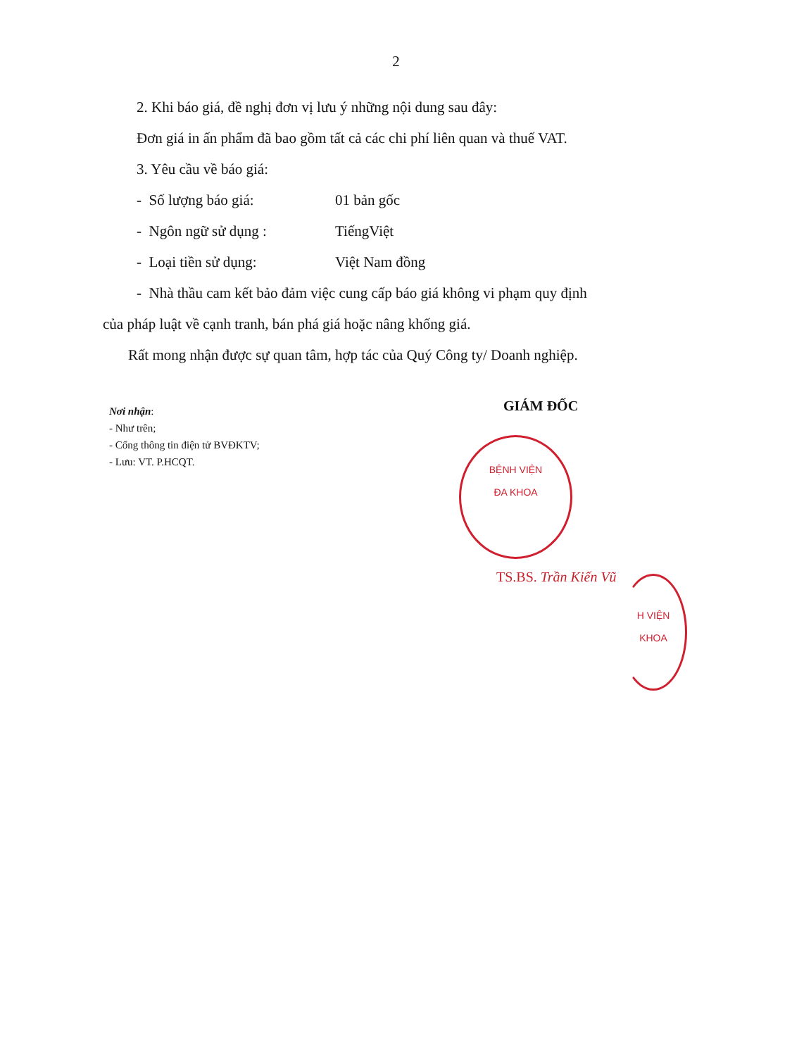2
2. Khi báo giá, đề nghị đơn vị lưu ý những nội dung sau đây:
Đơn giá in ấn phẩm đã bao gồm tất cả các chi phí liên quan và thuế VAT.
3. Yêu cầu về báo giá:
- Số lượng báo giá: 01 bản gốc
- Ngôn ngữ sử dụng : TiếngViệt
- Loại tiền sử dụng: Việt Nam đồng
- Nhà thầu cam kết bảo đảm việc cung cấp báo giá không vi phạm quy định
của pháp luật về cạnh tranh, bán phá giá hoặc nâng khống giá.
Rất mong nhận được sự quan tâm, hợp tác của Quý Công ty/ Doanh nghiệp.
Nơi nhận:
- Như trên;
- Cổng thông tin điện tử BVĐKTV;
- Lưu: VT. P.HCQT.
GIÁM ĐỐC
BỆNH VIỆN
ĐA KHOA
TS.BS. Trần Kiến Vũ
H VIỆN
KHOA